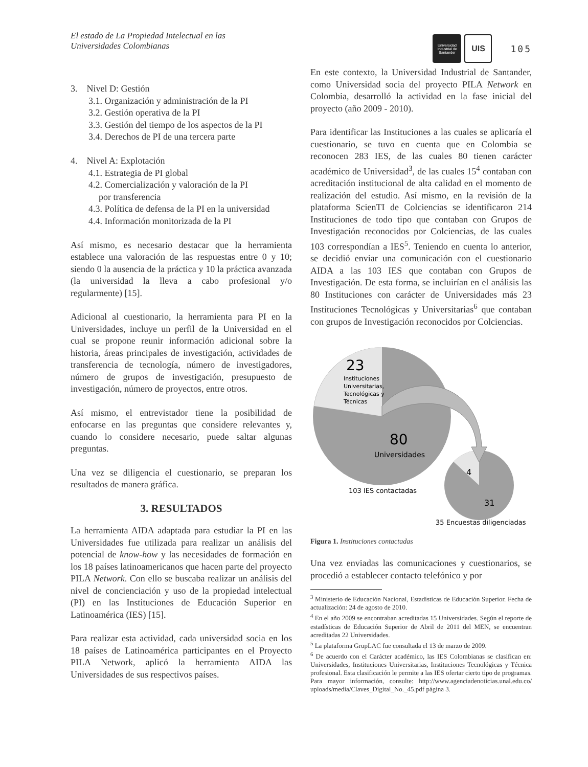El estado de La Propiedad Intelectual en las
Universidades Colombianas
Universidad
Industrial de
Santander
UIS
105
3. Nivel D: Gestión
3.1. Organización y administración de la PI
3.2. Gestión operativa de la PI
3.3. Gestión del tiempo de los aspectos de la PI
3.4. Derechos de PI de una tercera parte
4. Nivel A: Explotación
4.1. Estrategia de PI global
4.2. Comercialización y valoración de la PI
por transferencia
4.3. Política de defensa de la PI en la universidad
4.4. Información monitorizada de la PI
Así mismo, es necesario destacar que la herramienta establece una valoración de las respuestas entre 0 y 10; siendo 0 la ausencia de la práctica y 10 la práctica avanzada (la universidad la lleva a cabo profesional y/o regularmente) [15].
Adicional al cuestionario, la herramienta para PI en la Universidades, incluye un perfil de la Universidad en el cual se propone reunir información adicional sobre la historia, áreas principales de investigación, actividades de transferencia de tecnología, número de investigadores, número de grupos de investigación, presupuesto de investigación, número de proyectos, entre otros.
Así mismo, el entrevistador tiene la posibilidad de enfocarse en las preguntas que considere relevantes y, cuando lo considere necesario, puede saltar algunas preguntas.
Una vez se diligencia el cuestionario, se preparan los resultados de manera gráfica.
3. RESULTADOS
La herramienta AIDA adaptada para estudiar la PI en las Universidades fue utilizada para realizar un análisis del potencial de know-how y las necesidades de formación en los 18 países latinoamericanos que hacen parte del proyecto PILA Network. Con ello se buscaba realizar un análisis del nivel de concienciación y uso de la propiedad intelectual (PI) en las Instituciones de Educación Superior en Latinoamérica (IES) [15].
Para realizar esta actividad, cada universidad socia en los 18 países de Latinoamérica participantes en el Proyecto PILA Network, aplicó la herramienta AIDA las Universidades de sus respectivos países.
En este contexto, la Universidad Industrial de Santander, como Universidad socia del proyecto PILA Network en Colombia, desarrolló la actividad en la fase inicial del proyecto (año 2009 - 2010).
Para identificar las Instituciones a las cuales se aplicaría el cuestionario, se tuvo en cuenta que en Colombia se reconocen 283 IES, de las cuales 80 tienen carácter académico de Universidad<sup>3</sup>, de las cuales 15<sup>4</sup> contaban con acreditación institucional de alta calidad en el momento de realización del estudio. Así mismo, en la revisión de la plataforma ScienTI de Colciencias se identificaron 214 Instituciones de todo tipo que contaban con Grupos de Investigación reconocidos por Colciencias, de las cuales 103 correspondían a IES<sup>5</sup>. Teniendo en cuenta lo anterior, se decidió enviar una comunicación con el cuestionario AIDA a las 103 IES que contaban con Grupos de Investigación. De esta forma, se incluirían en el análisis las 80 Instituciones con carácter de Universidades más 23 Instituciones Tecnológicas y Universitarias<sup>6</sup> que contaban con grupos de Investigación reconocidos por Colciencias.
23
Instituciones
Universitarias,
Tecnológicas y
Técnicas
80
Universidades
4
31
103 IES contactadas
35 Encuestas diligenciadas
Figura 1. Instituciones contactadas
Una vez enviadas las comunicaciones y cuestionarios, se procedió a establecer contacto telefónico y por
<sup>3</sup> Ministerio de Educación Nacional, Estadísticas de Educación Superior. Fecha de actualización: 24 de agosto de 2010.
<sup>4</sup> En el año 2009 se encontraban acreditadas 15 Universidades. Según el reporte de estadísticas de Educación Superior de Abril de 2011 del MEN, se encuentran acreditadas 22 Universidades.
<sup>5</sup> La plataforma GrupLAC fue consultada el 13 de marzo de 2009.
<sup>6</sup> De acuerdo con el Carácter académico, las IES Colombianas se clasifican en: Universidades, Instituciones Universitarias, Instituciones Tecnológicas y Técnica profesional. Esta clasificación le permite a las IES ofertar cierto tipo de programas. Para mayor información, consulte: http://www.agenciadenoticias.unal.edu.co/ uploads/media/Claves_Digital_No._45.pdf página 3.